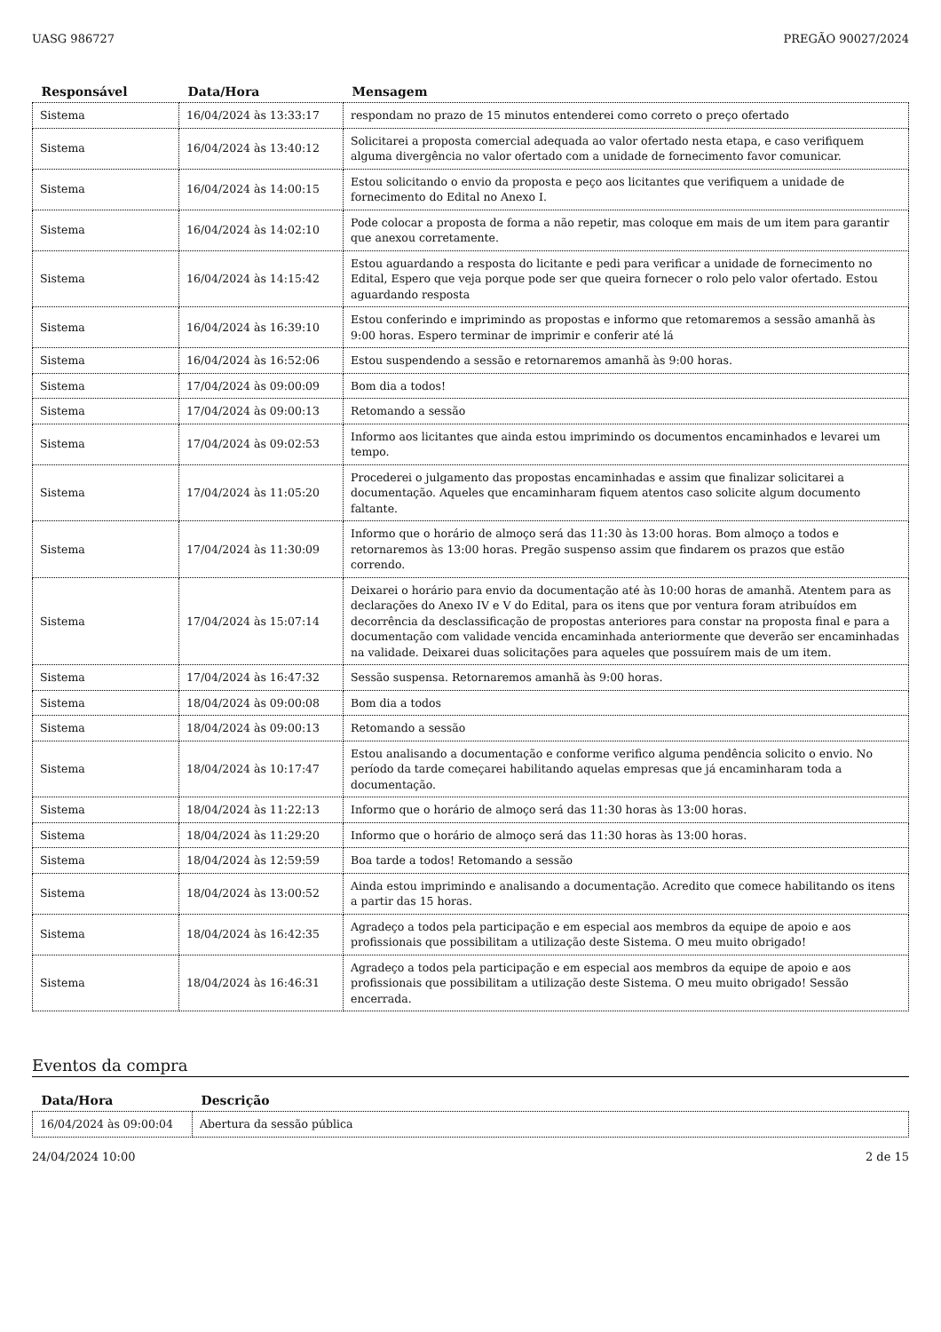UASG 986727 PREGÃO 90027/2024
| Responsável | Data/Hora | Mensagem |
| --- | --- | --- |
| Sistema | 16/04/2024 às 13:33:17 | respondam no prazo de 15 minutos entenderei como correto o preço ofertado |
| Sistema | 16/04/2024 às 13:40:12 | Solicitarei a proposta comercial adequada ao valor ofertado nesta etapa, e caso verifiquem alguma divergência no valor ofertado com a unidade de fornecimento favor comunicar. |
| Sistema | 16/04/2024 às 14:00:15 | Estou solicitando o envio da proposta e peço aos licitantes que verifiquem a unidade de fornecimento do Edital no Anexo I. |
| Sistema | 16/04/2024 às 14:02:10 | Pode colocar a proposta de forma a não repetir, mas coloque em mais de um item para garantir que anexou corretamente. |
| Sistema | 16/04/2024 às 14:15:42 | Estou aguardando a resposta do licitante e pedi para verificar a unidade de fornecimento no Edital, Espero que veja porque pode ser que queira fornecer o rolo pelo valor ofertado. Estou aguardando resposta |
| Sistema | 16/04/2024 às 16:39:10 | Estou conferindo e imprimindo as propostas e informo que retomaremos a sessão amanhã às 9:00 horas. Espero terminar de imprimir e conferir até lá |
| Sistema | 16/04/2024 às 16:52:06 | Estou suspendendo a sessão e retornaremos amanhã às 9:00 horas. |
| Sistema | 17/04/2024 às 09:00:09 | Bom dia a todos! |
| Sistema | 17/04/2024 às 09:00:13 | Retomando a sessão |
| Sistema | 17/04/2024 às 09:02:53 | Informo aos licitantes que ainda estou imprimindo os documentos encaminhados e levarei um tempo. |
| Sistema | 17/04/2024 às 11:05:20 | Procederei o julgamento das propostas encaminhadas e assim que finalizar solicitarei a documentação. Aqueles que encaminharam fiquem atentos caso solicite algum documento faltante. |
| Sistema | 17/04/2024 às 11:30:09 | Informo que o horário de almoço será das 11:30 às 13:00 horas. Bom almoço a todos e retornaremos às 13:00 horas. Pregão suspenso assim que findarem os prazos que estão correndo. |
| Sistema | 17/04/2024 às 15:07:14 | Deixarei o horário para envio da documentação até às 10:00 horas de amanhã. Atentem para as declarações do Anexo IV e V do Edital, para os itens que por ventura foram atribuídos em decorrência da desclassificação de propostas anteriores para constar na proposta final e para a documentação com validade vencida encaminhada anteriormente que deverão ser encaminhadas na validade. Deixarei duas solicitações para aqueles que possuírem mais de um item. |
| Sistema | 17/04/2024 às 16:47:32 | Sessão suspensa. Retornaremos amanhã às 9:00 horas. |
| Sistema | 18/04/2024 às 09:00:08 | Bom dia a todos |
| Sistema | 18/04/2024 às 09:00:13 | Retomando a sessão |
| Sistema | 18/04/2024 às 10:17:47 | Estou analisando a documentação e conforme verifico alguma pendência solicito o envio. No período da tarde começarei habilitando aquelas empresas que já encaminharam toda a documentação. |
| Sistema | 18/04/2024 às 11:22:13 | Informo que o horário de almoço será das 11:30 horas às 13:00 horas. |
| Sistema | 18/04/2024 às 11:29:20 | Informo que o horário de almoço será das 11:30 horas às 13:00 horas. |
| Sistema | 18/04/2024 às 12:59:59 | Boa tarde a todos! Retomando a sessão |
| Sistema | 18/04/2024 às 13:00:52 | Ainda estou imprimindo e analisando a documentação. Acredito que comece habilitando os itens a partir das 15 horas. |
| Sistema | 18/04/2024 às 16:42:35 | Agradeço a todos pela participação e em especial aos membros da equipe de apoio e aos profissionais que possibilitam a utilização deste Sistema. O meu muito obrigado! |
| Sistema | 18/04/2024 às 16:46:31 | Agradeço a todos pela participação e em especial aos membros da equipe de apoio e aos profissionais que possibilitam a utilização deste Sistema. O meu muito obrigado! Sessão encerrada. |
Eventos da compra
| Data/Hora | Descrição |
| --- | --- |
| 16/04/2024 às 09:00:04 | Abertura da sessão pública |
24/04/2024 10:00 2 de 15